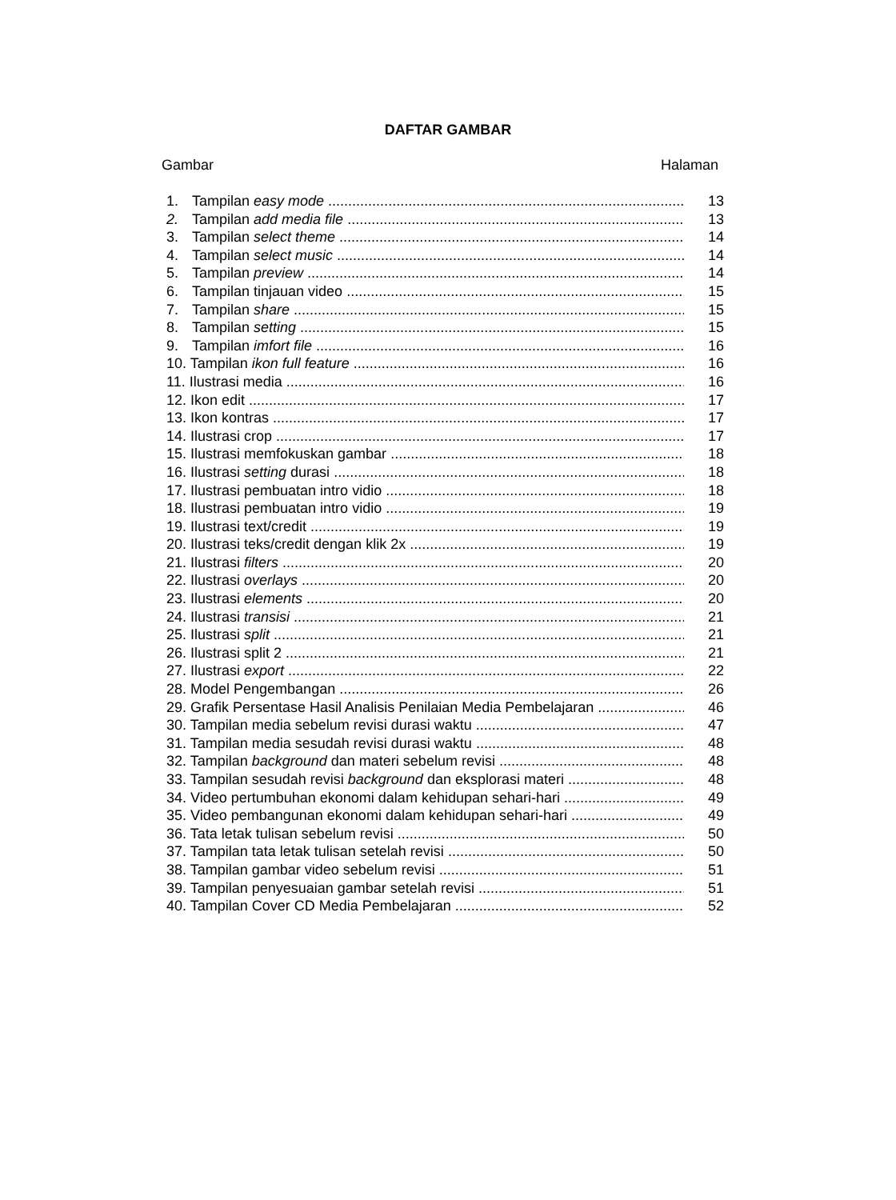DAFTAR GAMBAR
Gambar Halaman
1. Tampilan easy mode 13
2. Tampilan add media file 13
3. Tampilan select theme 14
4. Tampilan select music 14
5. Tampilan preview 14
6. Tampilan tinjauan video 15
7. Tampilan share 15
8. Tampilan setting 15
9. Tampilan imfort file 16
10. Tampilan ikon full feature 16
11. Ilustrasi media 16
12. Ikon edit 17
13. Ikon kontras 17
14. Ilustrasi crop 17
15. Ilustrasi memfokuskan gambar 18
16. Ilustrasi setting durasi 18
17. Ilustrasi pembuatan intro vidio 18
18. Ilustrasi pembuatan intro vidio 19
19. Ilustrasi text/credit 19
20. Ilustrasi teks/credit dengan klik 2x 19
21. Ilustrasi filters 20
22. Ilustrasi overlays 20
23. Ilustrasi elements 20
24. Ilustrasi transisi 21
25. Ilustrasi split 21
26. Ilustrasi split 2 21
27. Ilustrasi export 22
28. Model Pengembangan 26
29. Grafik Persentase Hasil Analisis Penilaian Media Pembelajaran 46
30. Tampilan media sebelum revisi durasi waktu 47
31. Tampilan media sesudah revisi durasi waktu 48
32. Tampilan background dan materi sebelum revisi 48
33. Tampilan sesudah revisi background dan eksplorasi materi 48
34. Video pertumbuhan ekonomi dalam kehidupan sehari-hari 49
35. Video pembangunan ekonomi dalam kehidupan sehari-hari 49
36. Tata letak tulisan sebelum revisi 50
37. Tampilan tata letak tulisan setelah revisi 50
38. Tampilan gambar video sebelum revisi 51
39. Tampilan penyesuaian gambar setelah revisi 51
40. Tampilan Cover CD Media Pembelajaran 52